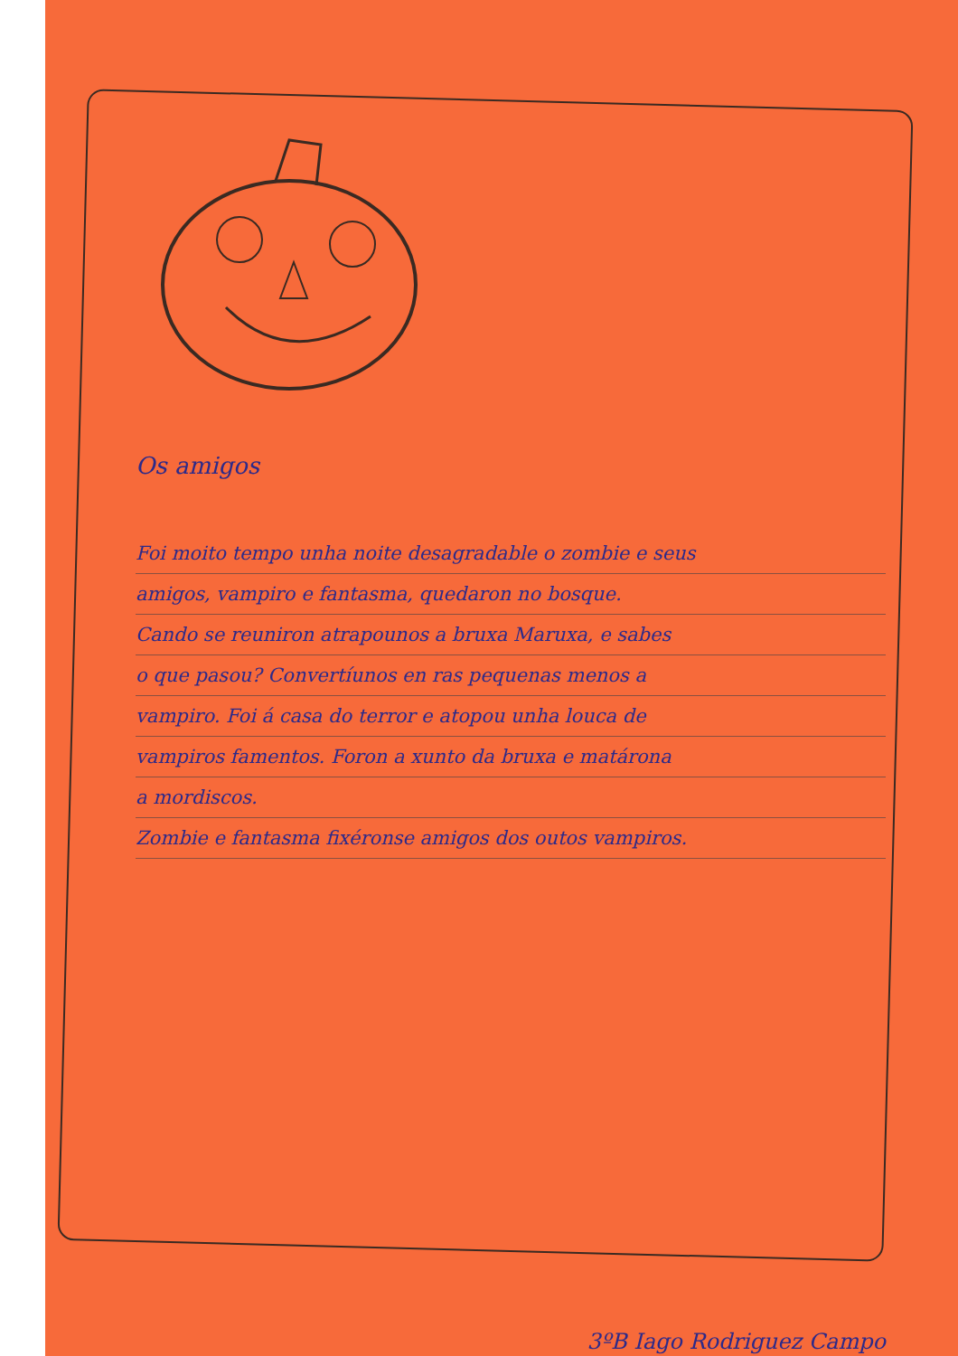Os amigos
Foi moito tempo unha noite desagradable o zombie e seus
amigos, vampiro e fantasma, quedaron no bosque.
Cando se reuniron atrapounos a bruxa Maruxa, e sabes
o que pasou? Convertíunos en ras pequenas menos a
vampiro. Foi á casa do terror e atopou unha louca de
vampiros famentos. Foron a xunto da bruxa e matárona
a mordiscos.
Zombie e fantasma fixéronse amigos dos outos vampiros.
3ºB Iago Rodriguez Campo